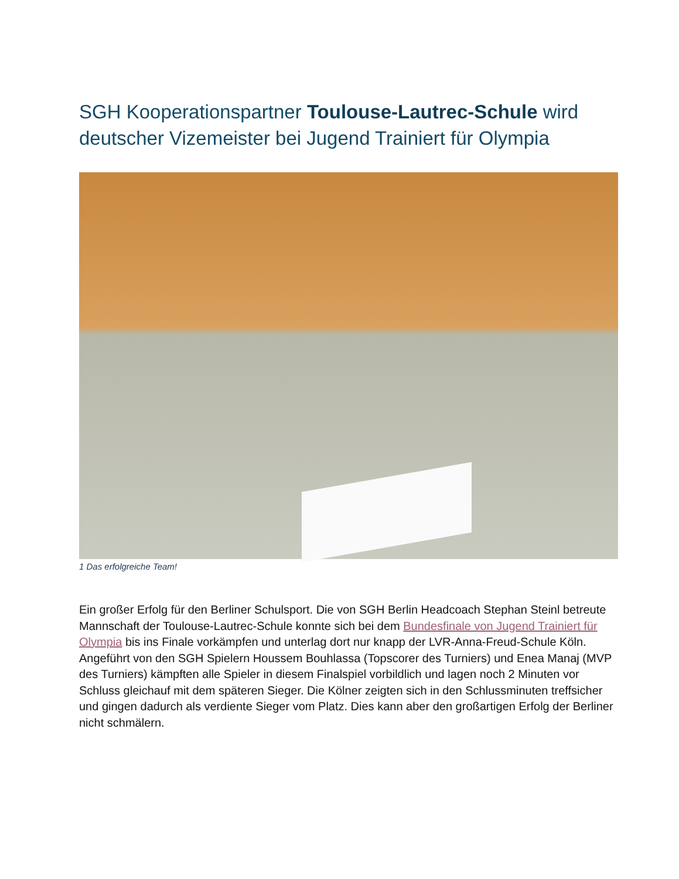SGH Kooperationspartner Toulouse-Lautrec-Schule wird deutscher Vizemeister bei Jugend Trainiert für Olympia
1 Das erfolgreiche Team!
Ein großer Erfolg für den Berliner Schulsport. Die von SGH Berlin Headcoach Stephan Steinl betreute Mannschaft der Toulouse-Lautrec-Schule konnte sich bei dem Bundesfinale von Jugend Trainiert für Olympia bis ins Finale vorkämpfen und unterlag dort nur knapp der LVR-Anna-Freud-Schule Köln. Angeführt von den SGH Spielern Houssem Bouhlassa (Topscorer des Turniers) und Enea Manaj (MVP des Turniers) kämpften alle Spieler in diesem Finalspiel vorbildlich und lagen noch 2 Minuten vor Schluss gleichauf mit dem späteren Sieger. Die Kölner zeigten sich in den Schlussminuten treffsicher und gingen dadurch als verdiente Sieger vom Platz. Dies kann aber den großartigen Erfolg der Berliner nicht schmälern.